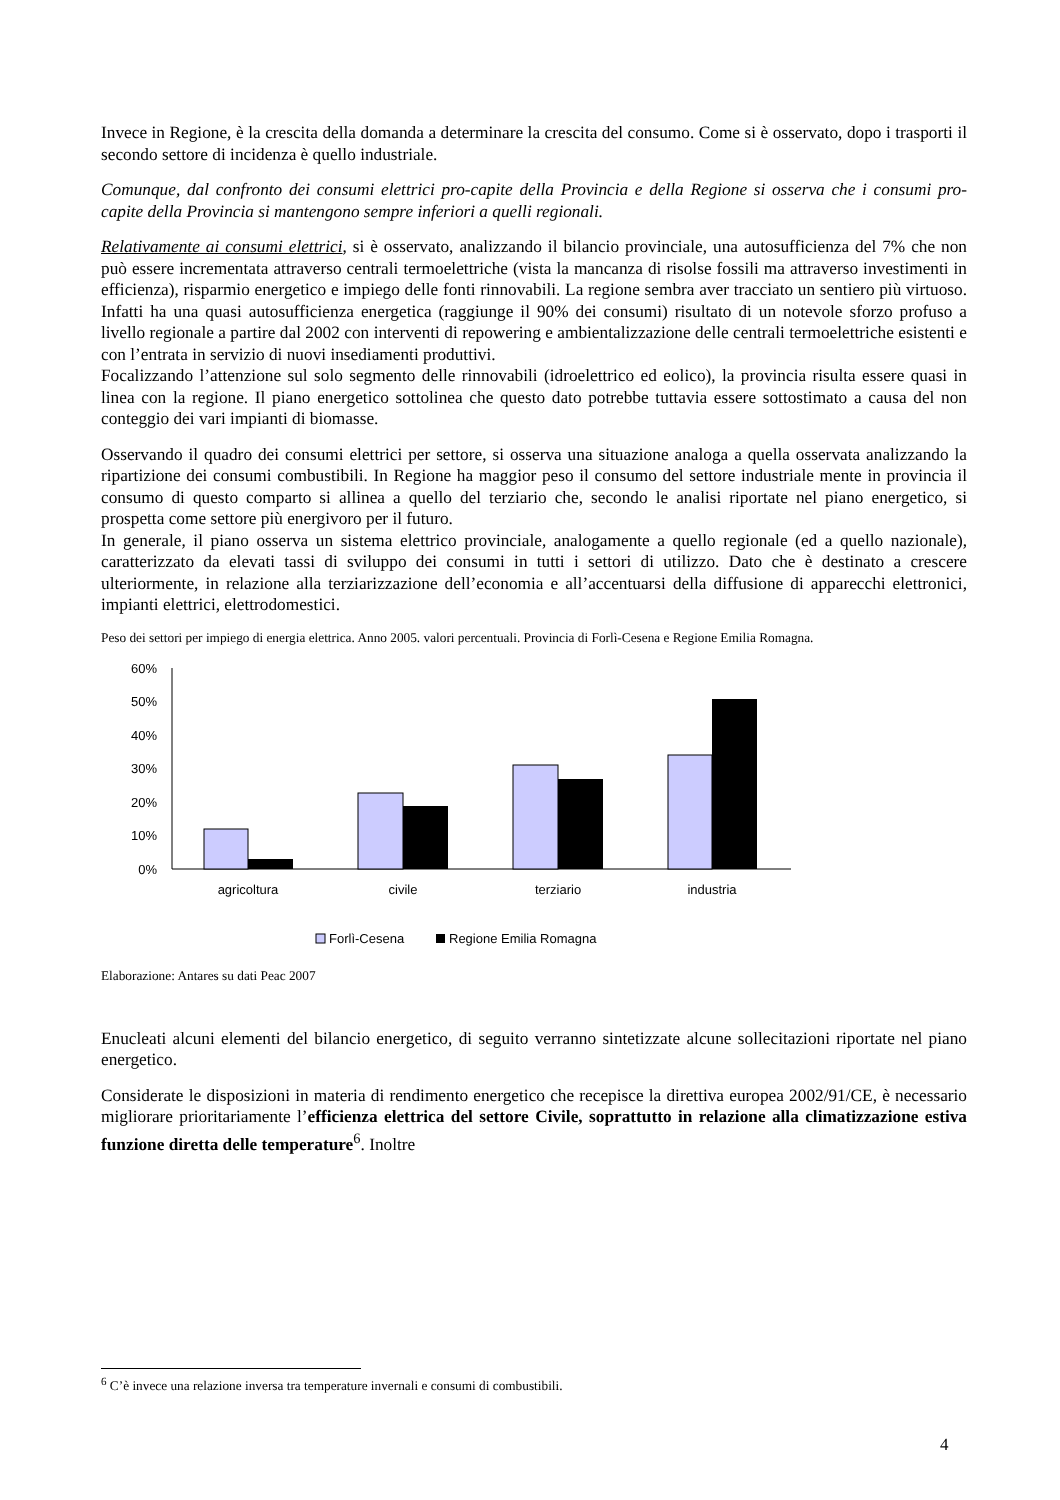Invece in Regione, è la crescita della domanda a determinare la crescita del consumo. Come si è osservato, dopo i trasporti il secondo settore di incidenza è quello industriale.
Comunque, dal confronto dei consumi elettrici pro-capite della Provincia e della Regione si osserva che i consumi pro-capite della Provincia si mantengono sempre inferiori a quelli regionali.
Relativamente ai consumi elettrici, si è osservato, analizzando il bilancio provinciale, una autosufficienza del 7% che non può essere incrementata attraverso centrali termoelettriche (vista la mancanza di risolse fossili ma attraverso investimenti in efficienza), risparmio energetico e impiego delle fonti rinnovabili. La regione sembra aver tracciato un sentiero più virtuoso. Infatti ha una quasi autosufficienza energetica (raggiunge il 90% dei consumi) risultato di un notevole sforzo profuso a livello regionale a partire dal 2002 con interventi di repowering e ambientalizzazione delle centrali termoelettriche esistenti e con l’entrata in servizio di nuovi insediamenti produttivi.
Focalizzando l’attenzione sul solo segmento delle rinnovabili (idroelettrico ed eolico), la provincia risulta essere quasi in linea con la regione. Il piano energetico sottolinea che questo dato potrebbe tuttavia essere sottostimato a causa del non conteggio dei vari impianti di biomasse.
Osservando il quadro dei consumi elettrici per settore, si osserva una situazione analoga a quella osservata analizzando la ripartizione dei consumi combustibili. In Regione ha maggior peso il consumo del settore industriale mente in provincia il consumo di questo comparto si allinea a quello del terziario che, secondo le analisi riportate nel piano energetico, si prospetta come settore più energivoro per il futuro.
In generale, il piano osserva un sistema elettrico provinciale, analogamente a quello regionale (ed a quello nazionale), caratterizzato da elevati tassi di sviluppo dei consumi in tutti i settori di utilizzo. Dato che è destinato a crescere ulteriormente, in relazione alla terziarizzazione dell’economia e all’accentuarsi della diffusione di apparecchi elettronici, impianti elettrici, elettrodomestici.
Peso dei settori per impiego di energia elettrica. Anno 2005. valori percentuali. Provincia di Forlì-Cesena e Regione Emilia Romagna.
60%
50%
40%
30%
20%
10%
0%
agricoltura
civile
terziario
industria
Forlì-Cesena
Regione Emilia Romagna
Elaborazione: Antares su dati Peac 2007
Enucleati alcuni elementi del bilancio energetico, di seguito verranno sintetizzate alcune sollecitazioni riportate nel piano energetico.
Considerate le disposizioni in materia di rendimento energetico che recepisce la direttiva europea 2002/91/CE, è necessario migliorare prioritariamente l’efficienza elettrica del settore Civile, soprattutto in relazione alla climatizzazione estiva funzione diretta delle temperature<sup>6</sup>. Inoltre
<sup>6</sup> C’è invece una relazione inversa tra temperature invernali e consumi di combustibili.
4